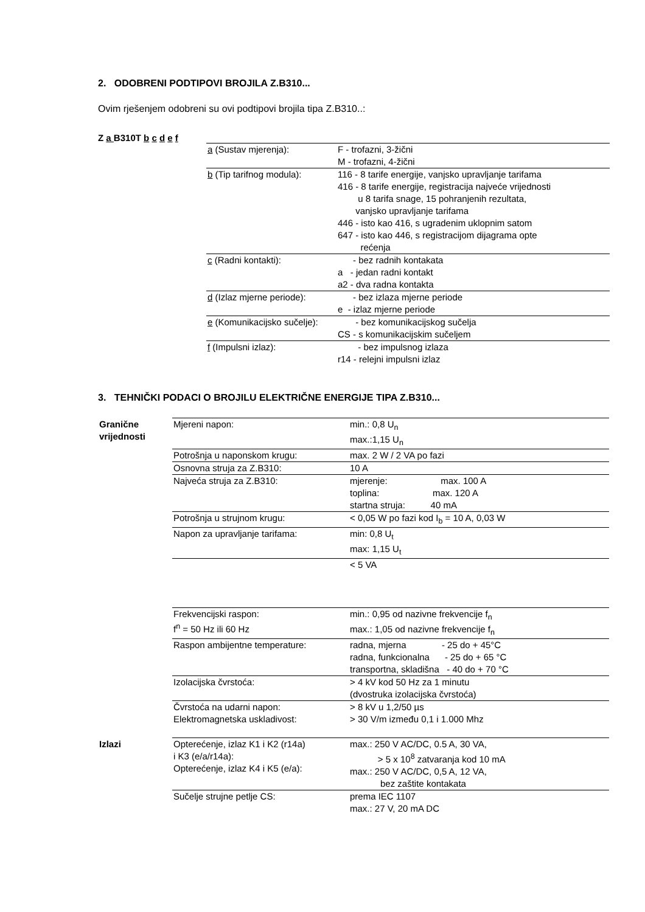2. ODOBRENI PODTIPOVI BROJILA Z.B310...
Ovim rješenjem odobreni su ovi podtipovi brojila tipa Z.B310..:
Z a B310T b c d e f
| a (Sustav mjerenja): | F - trofazni, 3-žični M - trofazni, 4-žični |
| b (Tip tarifnog modula): | 116 - 8 tarife energije, vanjsko upravljanje tarifama 416 - 8 tarife energije, registracija najveće vrijednosti u 8 tarifa snage, 15 pohranjenih rezultata, vanjsko upravljanje tarifama 446 - isto kao 416, s ugradenim uklopnim satom 647 - isto kao 446, s registracijom dijagrama opte rećenja |
| c (Radni kontakti): | - bez radnih kontakata a - jedan radni kontakt a2 - dva radna kontakta |
| d (Izlaz mjerne periode): | - bez izlaza mjerne periode e - izlaz mjerne periode |
| e (Komunikacijsko sučelje): | - bez komunikacijskog sučelja CS - s komunikacijskim sučeljem |
| f (Impulsni izlaz): | - bez impulsnog izlaza r14 - relejni impulsni izlaz |
3. TEHNIČKI PODACI O BROJILU ELEKTRIČNE ENERGIJE TIPA Z.B310...
| Granične vrijednosti | Mjereni napon: | min.: 0,8 U<sub>n</sub> max.:1,15 U<sub>n</sub> |
| | Potrošnja u naponskom krugu: | max. 2 W / 2 VA po fazi |
| | Osnovna struja za Z.B310: | 10 A |
| | Najveća struja za Z.B310: | mjerenje: max. 100 A toplina: max. 120 A startna struja: 40 mA |
| | Potrošnja u strujnom krugu: | < 0,05 W po fazi kod I<sub>b</sub> = 10 A, 0,03 W |
| | Napon za upravljanje tarifama: | min: 0,8 U<sub>t</sub> max: 1,15 U<sub>t</sub> |
| | | < 5 VA |
| | Frekvencijski raspon: f<sup>n</sup> = 50 Hz ili 60 Hz | min.: 0,95 od nazivne frekvencije f<sub>n</sub> max.: 1,05 od nazivne frekvencije f<sub>n</sub> |
| | Raspon ambijentne temperature: | radna, mjerna - 25 do + 45°C radna, funkcionalna - 25 do + 65 °C transportna, skladišna - 40 do + 70 °C |
| | Izolacijska čvrstoća: | > 4 kV kod 50 Hz za 1 minutu (dvostruka izolacijska čvrstoća) |
| | Čvrstoća na udarni napon: | > 8 kV u 1,2/50 µs |
| | Elektromagnetska uskladivost: | > 30 V/m između 0,1 i 1.000 Mhz |
| Izlazi | Opterećenje, izlaz K1 i K2 (r14a) i K3 (e/a/r14a): Opterećenje, izlaz K4 i K5 (e/a): | max.: 250 V AC/DC, 0.5 A, 30 VA, > 5 x 10<sup>8</sup> zatvaranja kod 10 mA max.: 250 V AC/DC, 0,5 A, 12 VA, bez zaštite kontakata |
| | Sučelje strujne petlje CS: | prema IEC 1107 max.: 27 V, 20 mA DC |